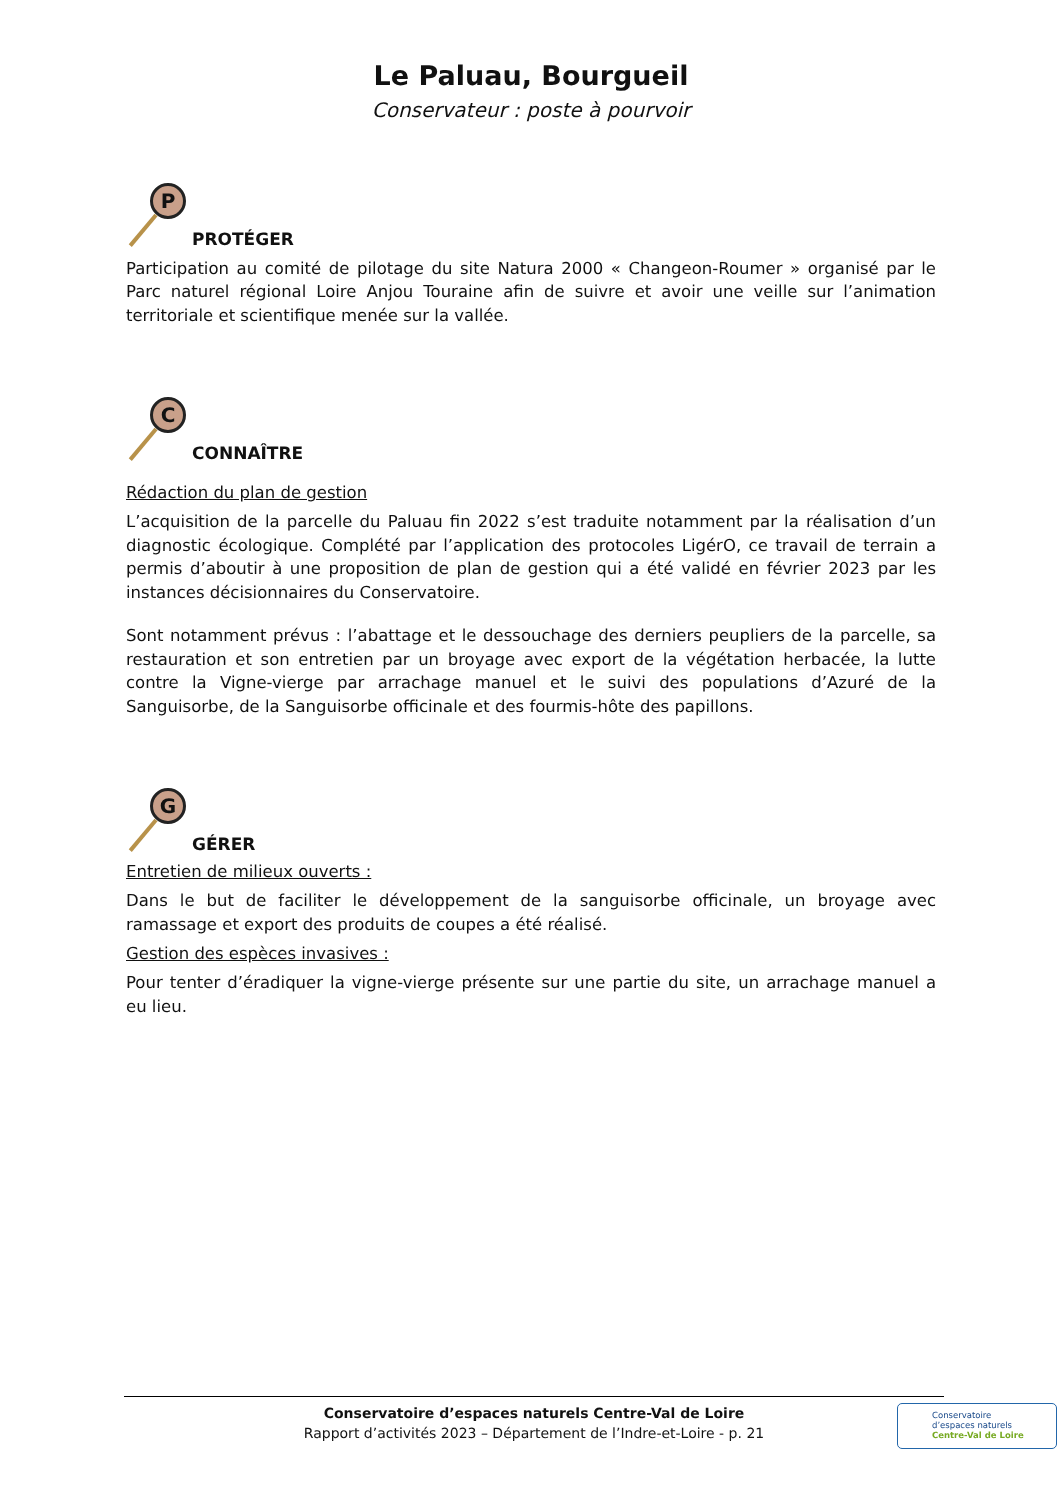Le Paluau, Bourgueil
Conservateur : poste à pourvoir
P
PROTÉGER
Participation au comité de pilotage du site Natura 2000 « Changeon-Roumer » organisé par le Parc naturel régional Loire Anjou Touraine afin de suivre et avoir une veille sur l’animation territoriale et scientifique menée sur la vallée.
C
CONNAÎTRE
Rédaction du plan de gestion
L’acquisition de la parcelle du Paluau fin 2022 s’est traduite notamment par la réalisation d’un diagnostic écologique. Complété par l’application des protocoles LigérO, ce travail de terrain a permis d’aboutir à une proposition de plan de gestion qui a été validé en février 2023 par les instances décisionnaires du Conservatoire.
Sont notamment prévus : l’abattage et le dessouchage des derniers peupliers de la parcelle, sa restauration et son entretien par un broyage avec export de la végétation herbacée, la lutte contre la Vigne-vierge par arrachage manuel et le suivi des populations d’Azuré de la Sanguisorbe, de la Sanguisorbe officinale et des fourmis-hôte des papillons.
G
GÉRER
Entretien de milieux ouverts :
Dans le but de faciliter le développement de la sanguisorbe officinale, un broyage avec ramassage et export des produits de coupes a été réalisé.
Gestion des espèces invasives :
Pour tenter d’éradiquer la vigne-vierge présente sur une partie du site, un arrachage manuel a eu lieu.
Conservatoire d’espaces naturels Centre-Val de Loire
Rapport d’activités 2023 – Département de l’Indre-et-Loire - p. 21
Conservatoire
d’espaces naturels
Centre-Val de Loire